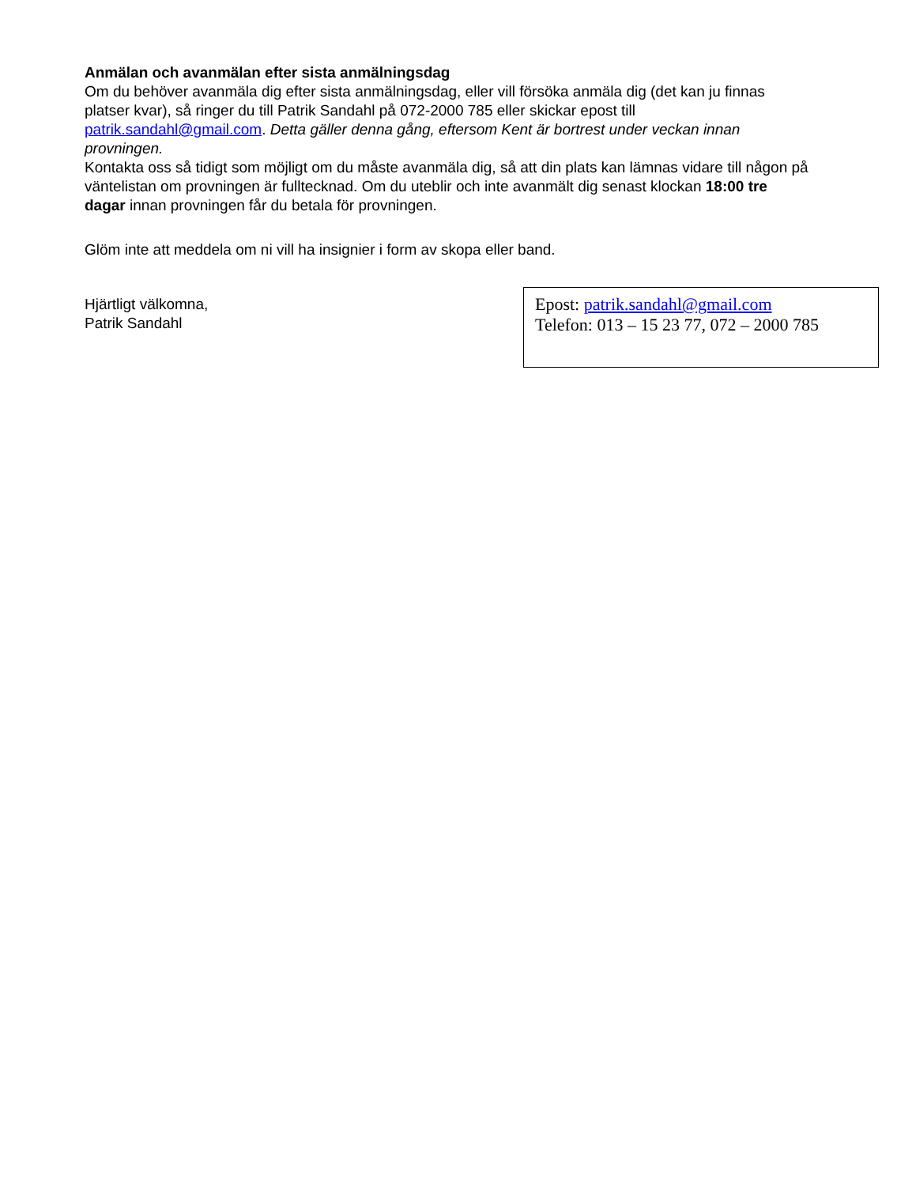Anmälan och avanmälan efter sista anmälningsdag
Om du behöver avanmäla dig efter sista anmälningsdag, eller vill försöka anmäla dig (det kan ju finnas platser kvar), så ringer du till Patrik Sandahl på 072-2000 785 eller skickar epost till patrik.sandahl@gmail.com. Detta gäller denna gång, eftersom Kent är bortrest under veckan innan provningen.
Kontakta oss så tidigt som möjligt om du måste avanmäla dig, så att din plats kan lämnas vidare till någon på väntelistan om provningen är fulltecknad. Om du uteblir och inte avanmält dig senast klockan 18:00 tre dagar innan provningen får du betala för provningen.
Glöm inte att meddela om ni vill ha insignier i form av skopa eller band.
Hjärtligt välkomna,
Patrik Sandahl
Epost: patrik.sandahl@gmail.com
Telefon: 013 – 15 23 77, 072 – 2000 785